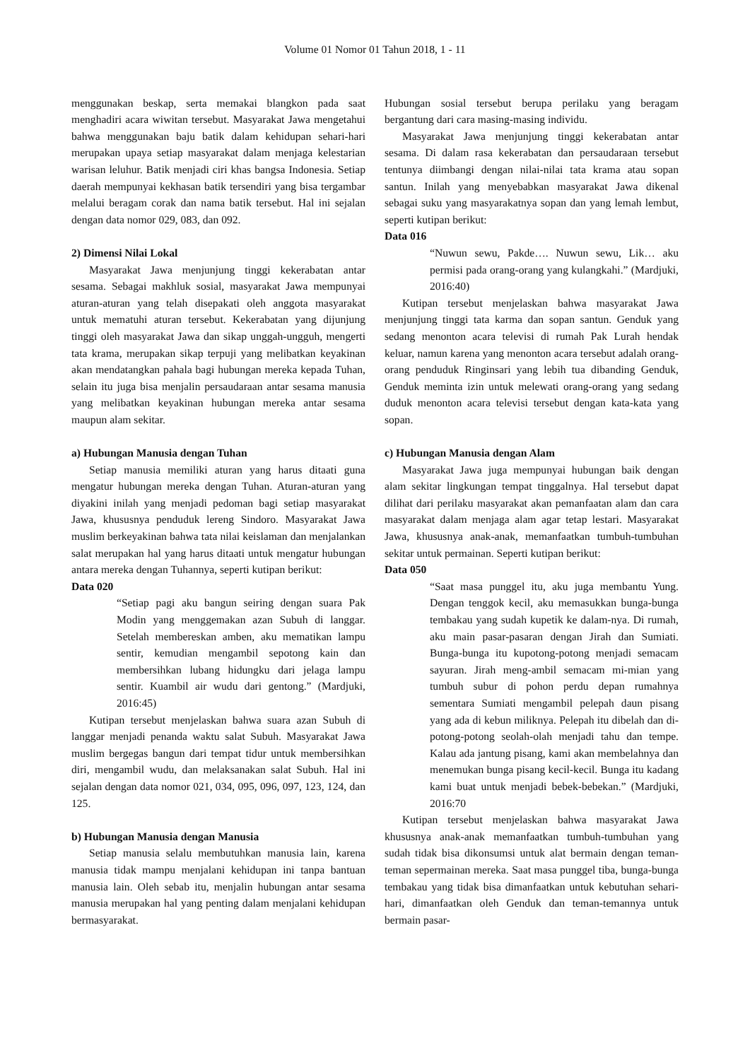Volume 01 Nomor 01 Tahun 2018, 1 - 11
menggunakan beskap, serta memakai blangkon pada saat menghadiri acara wiwitan tersebut. Masyarakat Jawa mengetahui bahwa menggunakan baju batik dalam kehidupan sehari-hari merupakan upaya setiap masyarakat dalam menjaga kelestarian warisan leluhur. Batik menjadi ciri khas bangsa Indonesia. Setiap daerah mempunyai kekhasan batik tersendiri yang bisa tergambar melalui beragam corak dan nama batik tersebut. Hal ini sejalan dengan data nomor 029, 083, dan 092.
2) Dimensi Nilai Lokal
Masyarakat Jawa menjunjung tinggi kekerabatan antar sesama. Sebagai makhluk sosial, masyarakat Jawa mempunyai aturan-aturan yang telah disepakati oleh anggota masyarakat untuk mematuhi aturan tersebut. Kekerabatan yang dijunjung tinggi oleh masyarakat Jawa dan sikap unggah-ungguh, mengerti tata krama, merupakan sikap terpuji yang melibatkan keyakinan akan mendatangkan pahala bagi hubungan mereka kepada Tuhan, selain itu juga bisa menjalin persaudaraan antar sesama manusia yang melibatkan keyakinan hubungan mereka antar sesama maupun alam sekitar.
a) Hubungan Manusia dengan Tuhan
Setiap manusia memiliki aturan yang harus ditaati guna mengatur hubungan mereka dengan Tuhan. Aturan-aturan yang diyakini inilah yang menjadi pedoman bagi setiap masyarakat Jawa, khususnya penduduk lereng Sindoro. Masyarakat Jawa muslim berkeyakinan bahwa tata nilai keislaman dan menjalankan salat merupakan hal yang harus ditaati untuk mengatur hubungan antara mereka dengan Tuhannya, seperti kutipan berikut:
Data 020
“Setiap pagi aku bangun seiring dengan suara Pak Modin yang menggemakan azan Subuh di langgar. Setelah membereskan amben, aku mematikan lampu sentir, kemudian mengambil sepotong kain dan membersihkan lubang hidungku dari jelaga lampu sentir. Kuambil air wudu dari gentong.” (Mardjuki, 2016:45)
Kutipan tersebut menjelaskan bahwa suara azan Subuh di langgar menjadi penanda waktu salat Subuh. Masyarakat Jawa muslim bergegas bangun dari tempat tidur untuk membersihkan diri, mengambil wudu, dan melaksanakan salat Subuh. Hal ini sejalan dengan data nomor 021, 034, 095, 096, 097, 123, 124, dan 125.
b) Hubungan Manusia dengan Manusia
Setiap manusia selalu membutuhkan manusia lain, karena manusia tidak mampu menjalani kehidupan ini tanpa bantuan manusia lain. Oleh sebab itu, menjalin hubungan antar sesama manusia merupakan hal yang penting dalam menjalani kehidupan bermasyarakat.
Hubungan sosial tersebut berupa perilaku yang beragam bergantung dari cara masing-masing individu.
Masyarakat Jawa menjunjung tinggi kekerabatan antar sesama. Di dalam rasa kekerabatan dan persaudaraan tersebut tentunya diimbangi dengan nilai-nilai tata krama atau sopan santun. Inilah yang menyebabkan masyarakat Jawa dikenal sebagai suku yang masyarakatnya sopan dan yang lemah lembut, seperti kutipan berikut:
Data 016
“Nuwun sewu, Pakde…. Nuwun sewu, Lik… aku permisi pada orang-orang yang kulangkahi.” (Mardjuki, 2016:40)
Kutipan tersebut menjelaskan bahwa masyarakat Jawa menjunjung tinggi tata karma dan sopan santun. Genduk yang sedang menonton acara televisi di rumah Pak Lurah hendak keluar, namun karena yang menonton acara tersebut adalah orang-orang penduduk Ringinsari yang lebih tua dibanding Genduk, Genduk meminta izin untuk melewati orang-orang yang sedang duduk menonton acara televisi tersebut dengan kata-kata yang sopan.
c) Hubungan Manusia dengan Alam
Masyarakat Jawa juga mempunyai hubungan baik dengan alam sekitar lingkungan tempat tinggalnya. Hal tersebut dapat dilihat dari perilaku masyarakat akan pemanfaatan alam dan cara masyarakat dalam menjaga alam agar tetap lestari. Masyarakat Jawa, khususnya anak-anak, memanfaatkan tumbuh-tumbuhan sekitar untuk permainan. Seperti kutipan berikut:
Data 050
“Saat masa punggel itu, aku juga membantu Yung. Dengan tenggok kecil, aku memasukkan bunga-bunga tembakau yang sudah kupetik ke dalam-nya. Di rumah, aku main pasar-pasaran dengan Jirah dan Sumiati. Bunga-bunga itu kupotong-potong menjadi semacam sayuran. Jirah meng-ambil semacam mi-mian yang tumbuh subur di pohon perdu depan rumahnya sementara Sumiati mengambil pelepah daun pisang yang ada di kebun miliknya. Pelepah itu dibelah dan di-potong-potong seolah-olah menjadi tahu dan tempe. Kalau ada jantung pisang, kami akan membelahnya dan menemukan bunga pisang kecil-kecil. Bunga itu kadang kami buat untuk menjadi bebek-bebekan.” (Mardjuki, 2016:70
Kutipan tersebut menjelaskan bahwa masyarakat Jawa khususnya anak-anak memanfaatkan tumbuh-tumbuhan yang sudah tidak bisa dikonsumsi untuk alat bermain dengan teman-teman sepermainan mereka. Saat masa punggel tiba, bunga-bunga tembakau yang tidak bisa dimanfaatkan untuk kebutuhan sehari-hari, dimanfaatkan oleh Genduk dan teman-temannya untuk bermain pasar-